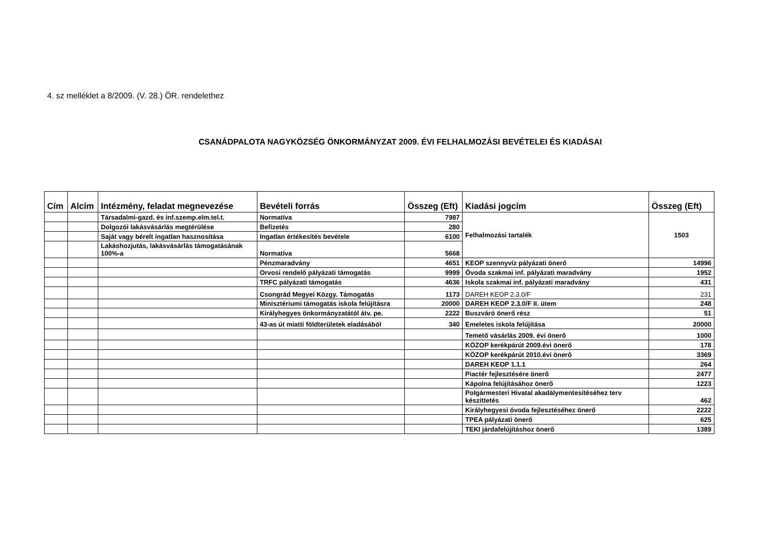4. sz melléklet a 8/2009. (V. 28.) ÖR. rendelethez
CSANÁDPALOTA NAGYKÖZSÉG ÖNKORMÁNYZAT 2009. ÉVI FELHALMOZÁSI BEVÉTELEI ÉS KIADÁSAI
| Cím | Alcím | Intézmény, feladat megnevezése | Bevételi forrás | Összeg (Eft) | Kiadási jogcím | Összeg (Eft) |
| --- | --- | --- | --- | --- | --- | --- |
| | | Társadalmi-gazd. és inf.szemp.elm.tel.t. | Normatíva | 7987 | Felhalmozási tartalék | 1503 |
| | | Dolgozói lakásvásárlás megtérülése | Befizetés | 280 | | |
| | | Saját vagy bérelt ingatlan hasznosítása | Ingatlan értékesítés bevétele | 6100 | | |
| | | Lakáshozjutás, lakásvásárlás támogatásának 100%-a | Normatíva | 5668 | | |
| | | | Pénzmaradvány | 4651 | KEOP szennyvíz pályázati önerő | 14996 |
| | | | Orvosi rendelő pályázati támogatás | 9999 | Óvoda szakmai inf. pályázati maradvány | 1952 |
| | | | TRFC pályázati támogatás | 4636 | Iskola szakmai inf. pályázati maradvány | 431 |
| | | | Csongrád Megyei Közgy. Támogatás | 1173 | DAREH KEOP 2.3.0/F | 231 |
| | | | Minisztériumi támogatás iskola felújításra | 20000 | DAREH KEOP 2.3.0/F II. ütem | 248 |
| | | | Királyhegyes önkormányzatától átv. pe. | 2222 | Buszváró önerő rész | 51 |
| | | | 43-as út miatti földterületek eladásából | 340 | Emeletes iskola felújítása | 20000 |
| | | | | | Temető vásárlás 2009. évi önerő | 1000 |
| | | | | | KÖZOP kerékpárút 2009.évi önerő | 178 |
| | | | | | KÖZOP kerékpárút 2010.évi önerő | 3369 |
| | | | | | DAREH KEOP 1.1.1 | 264 |
| | | | | | Piactér fejlesztésére önerő | 2477 |
| | | | | | Kápolna felújításához önerő | 1223 |
| | | | | | Polgármesteri Hivatal akadálymentesítéséhez terv készíttetés | 462 |
| | | | | | Királyhegyesi óvoda fejlesztéséhez önerő | 2222 |
| | | | | | TPEA pályázati önerő | 625 |
| | | | | | TEKI járdafelújításhoz önerő | 1389 |